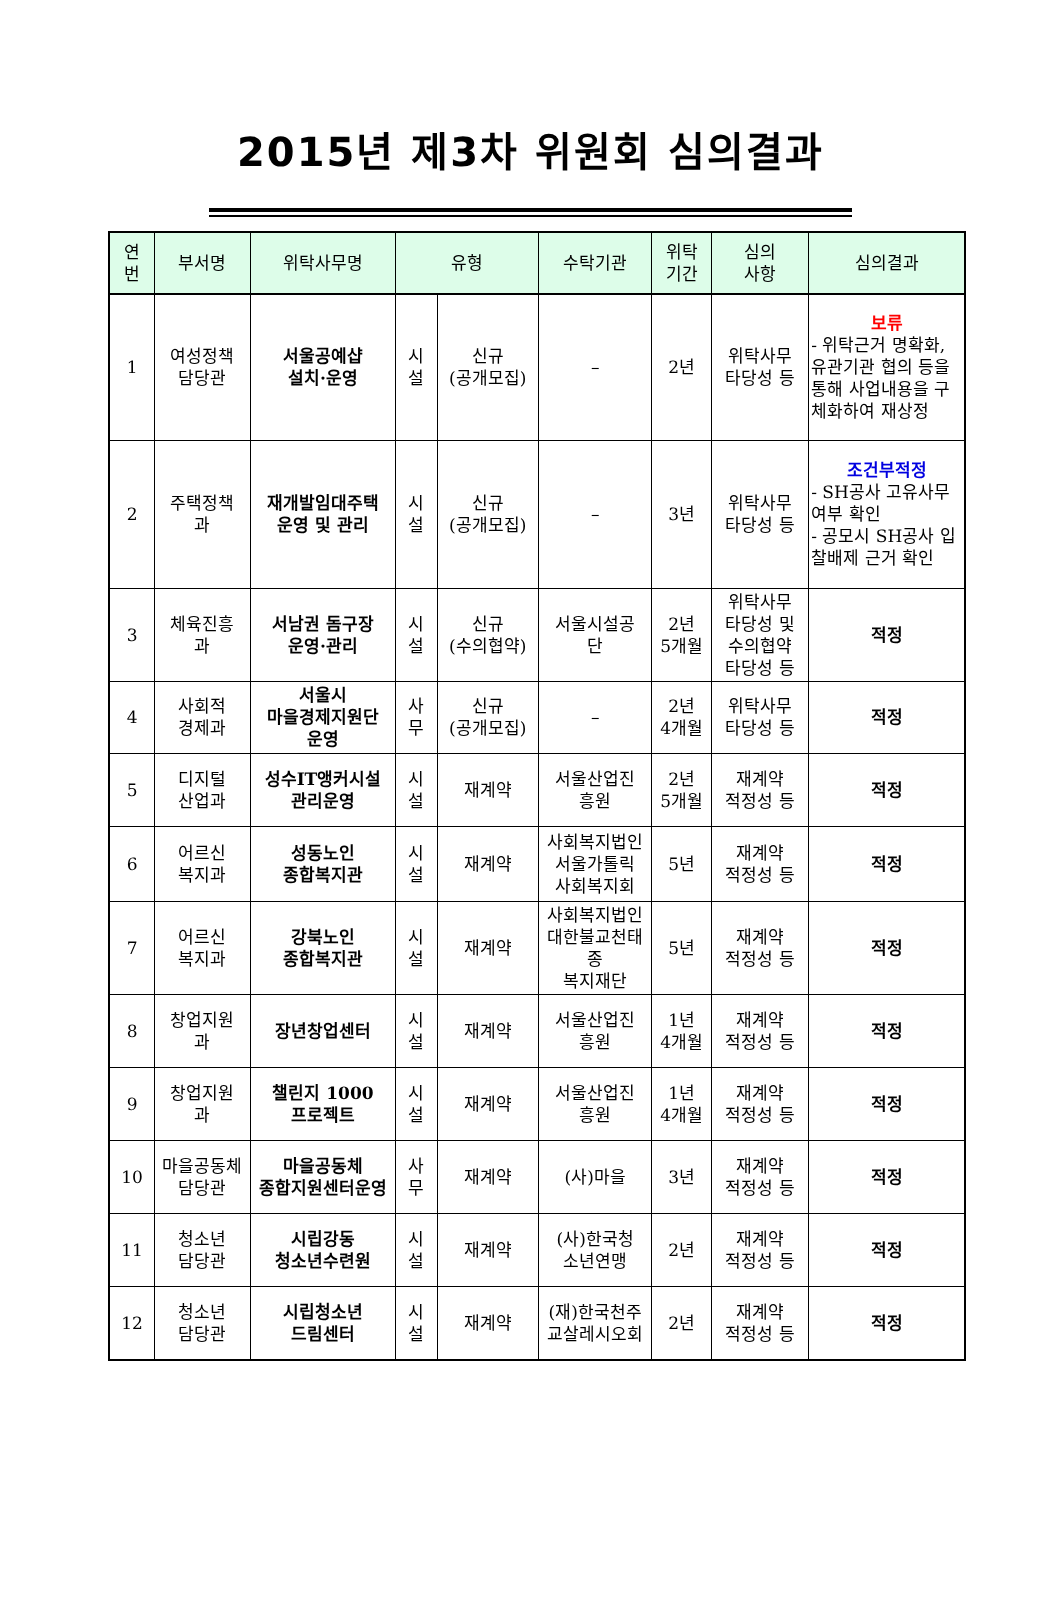2015년 제3차 위원회 심의결과
| 연 번 | 부서명 | 위탁사무명 | 유형 | | 수탁기관 | 위탁 기간 | 심의 사항 | 심의결과 |
| --- | --- | --- | --- | --- | --- | --- | --- | --- |
| 1 | 여성정책 담당관 | 서울공예샵 설치·운영 | 시 설 | 신규 (공개모집) | – | 2년 | 위탁사무 타당성 등 | 보류 - 위탁근거 명확화, 유관기관 협의 등을 통해 사업내용을 구체화하여 재상정 |
| 2 | 주택정책 과 | 재개발임대주택 운영 및 관리 | 시 설 | 신규 (공개모집) | – | 3년 | 위탁사무 타당성 등 | 조건부적정 - SH공사 고유사무 여부 확인 - 공모시 SH공사 입찰배제 근거 확인 |
| 3 | 체육진흥 과 | 서남권 돔구장 운영·관리 | 시 설 | 신규 (수의협약) | 서울시설공 단 | 2년 5개월 | 위탁사무 타당성 및 수의협약 타당성 등 | 적정 |
| 4 | 사회적 경제과 | 서울시 마을경제지원단 운영 | 사 무 | 신규 (공개모집) | – | 2년 4개월 | 위탁사무 타당성 등 | 적정 |
| 5 | 디지털 산업과 | 성수IT앵커시설 관리운영 | 시 설 | 재계약 | 서울산업진 흥원 | 2년 5개월 | 재계약 적정성 등 | 적정 |
| 6 | 어르신 복지과 | 성동노인 종합복지관 | 시 설 | 재계약 | 사회복지법인 서울가톨릭 사회복지회 | 5년 | 재계약 적정성 등 | 적정 |
| 7 | 어르신 복지과 | 강북노인 종합복지관 | 시 설 | 재계약 | 사회복지법인 대한불교천태종 복지재단 | 5년 | 재계약 적정성 등 | 적정 |
| 8 | 창업지원 과 | 장년창업센터 | 시 설 | 재계약 | 서울산업진 흥원 | 1년 4개월 | 재계약 적정성 등 | 적정 |
| 9 | 창업지원 과 | 챌린지 1000 프로젝트 | 시 설 | 재계약 | 서울산업진 흥원 | 1년 4개월 | 재계약 적정성 등 | 적정 |
| 10 | 마을공동체 담당관 | 마을공동체 종합지원센터운영 | 사 무 | 재계약 | (사)마을 | 3년 | 재계약 적정성 등 | 적정 |
| 11 | 청소년 담당관 | 시립강동 청소년수련원 | 시 설 | 재계약 | (사)한국청 소년연맹 | 2년 | 재계약 적정성 등 | 적정 |
| 12 | 청소년 담당관 | 시립청소년 드림센터 | 시 설 | 재계약 | (재)한국천주 교살레시오회 | 2년 | 재계약 적정성 등 | 적정 |